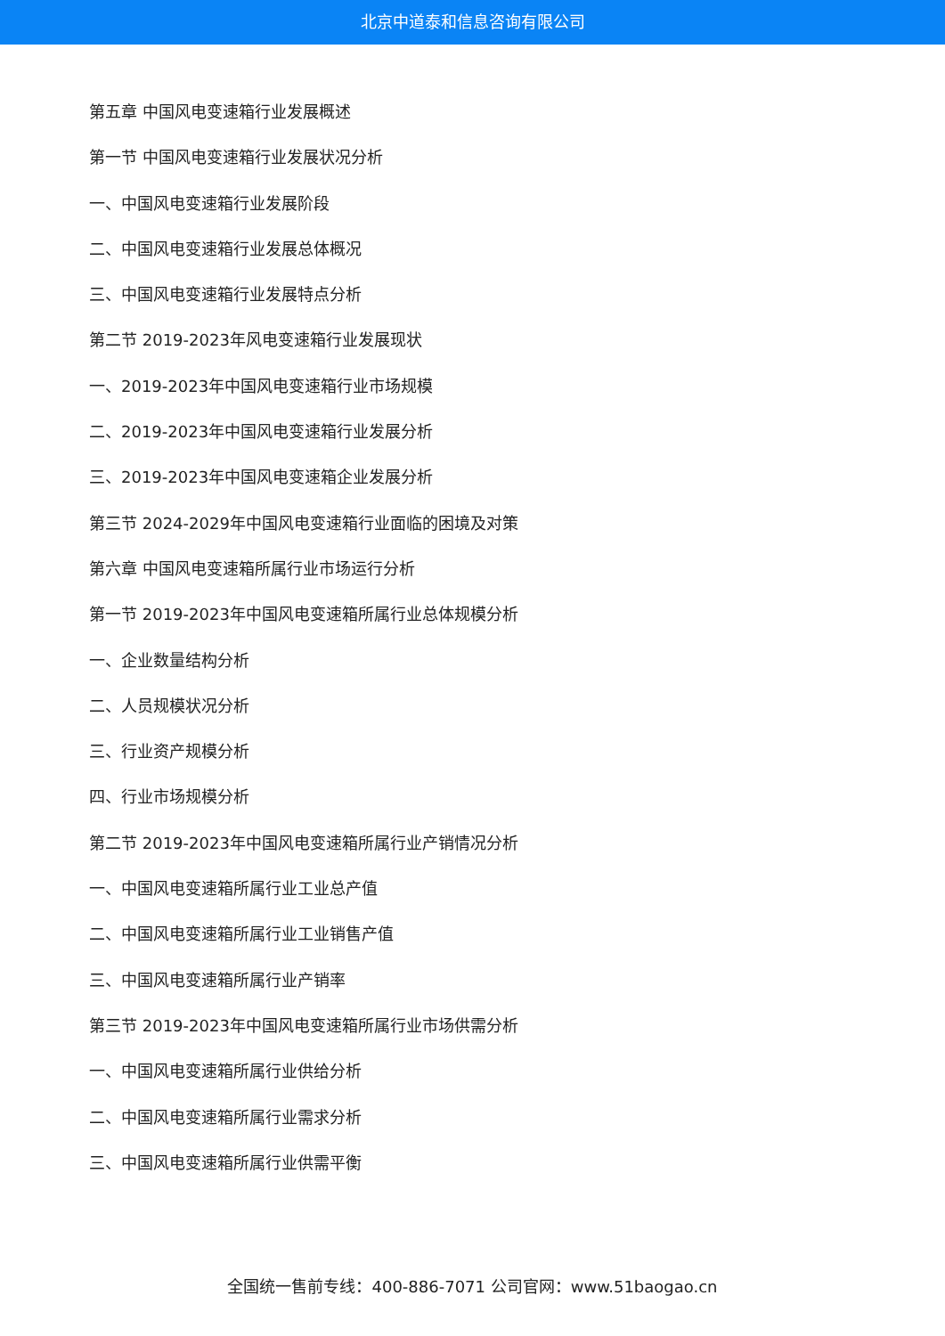北京中道泰和信息咨询有限公司
第五章 中国风电变速箱行业发展概述
第一节 中国风电变速箱行业发展状况分析
一、中国风电变速箱行业发展阶段
二、中国风电变速箱行业发展总体概况
三、中国风电变速箱行业发展特点分析
第二节 2019-2023年风电变速箱行业发展现状
一、2019-2023年中国风电变速箱行业市场规模
二、2019-2023年中国风电变速箱行业发展分析
三、2019-2023年中国风电变速箱企业发展分析
第三节 2024-2029年中国风电变速箱行业面临的困境及对策
第六章 中国风电变速箱所属行业市场运行分析
第一节 2019-2023年中国风电变速箱所属行业总体规模分析
一、企业数量结构分析
二、人员规模状况分析
三、行业资产规模分析
四、行业市场规模分析
第二节 2019-2023年中国风电变速箱所属行业产销情况分析
一、中国风电变速箱所属行业工业总产值
二、中国风电变速箱所属行业工业销售产值
三、中国风电变速箱所属行业产销率
第三节 2019-2023年中国风电变速箱所属行业市场供需分析
一、中国风电变速箱所属行业供给分析
二、中国风电变速箱所属行业需求分析
三、中国风电变速箱所属行业供需平衡
全国统一售前专线：400-886-7071 公司官网：www.51baogao.cn